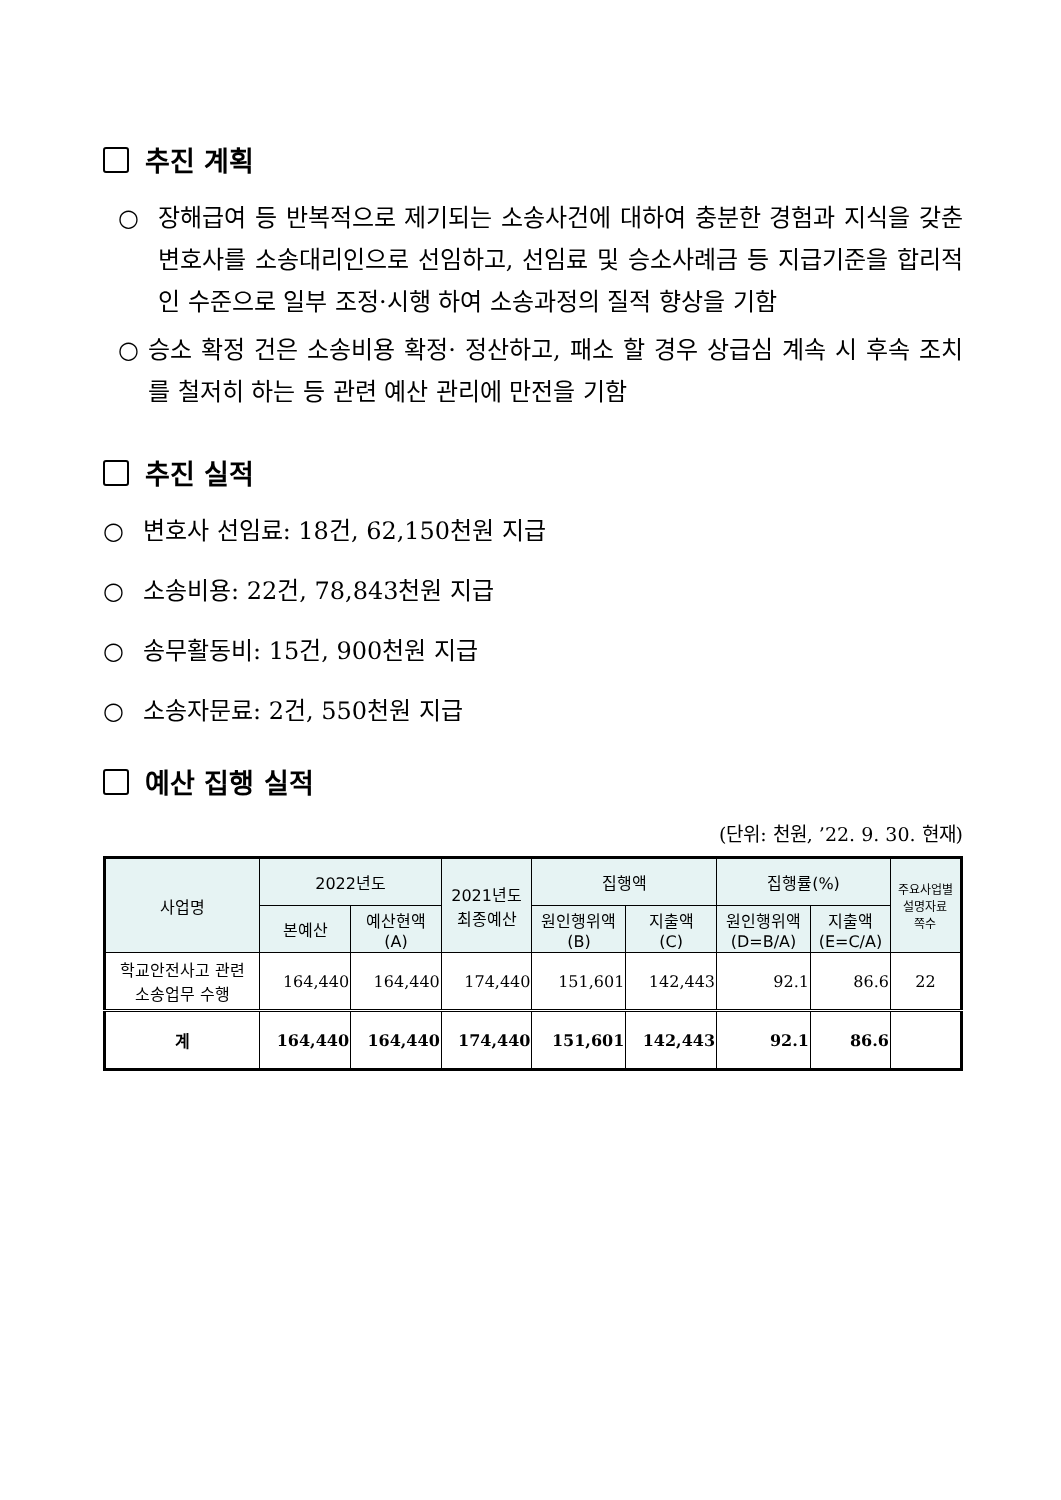추진 계획
○ 장해급여 등 반복적으로 제기되는 소송사건에 대하여 충분한 경험과 지식을 갖춘 변호사를 소송대리인으로 선임하고, 선임료 및 승소사례금 등 지급기준을 합리적인 수준으로 일부 조정·시행 하여 소송과정의 질적 향상을 기함
○ 승소 확정 건은 소송비용 확정· 정산하고, 패소 할 경우 상급심 계속 시 후속 조치를 철저히 하는 등 관련 예산 관리에 만전을 기함
추진 실적
○ 변호사 선임료: 18건, 62,150천원 지급
○ 소송비용: 22건, 78,843천원 지급
○ 송무활동비: 15건, 900천원 지급
○ 소송자문료: 2건, 550천원 지급
예산 집행 실적
(단위: 천원, ’22. 9. 30. 현재)
| 사업명 | 2022년도 | | 2021년도 최종예산 | 집행액 | | 집행률(%) | | 주요사업별 설명자료 쪽수 |
| --- | --- | --- | --- | --- | --- | --- | --- | --- |
| | 본예산 | 예산현액 (A) | | 원인행위액 (B) | 지출액 (C) | 원인행위액 (D=B/A) | 지출액 (E=C/A) | |
| 학교안전사고 관련 소송업무 수행 | 164,440 | 164,440 | 174,440 | 151,601 | 142,443 | 92.1 | 86.6 | 22 |
| 계 | 164,440 | 164,440 | 174,440 | 151,601 | 142,443 | 92.1 | 86.6 | |